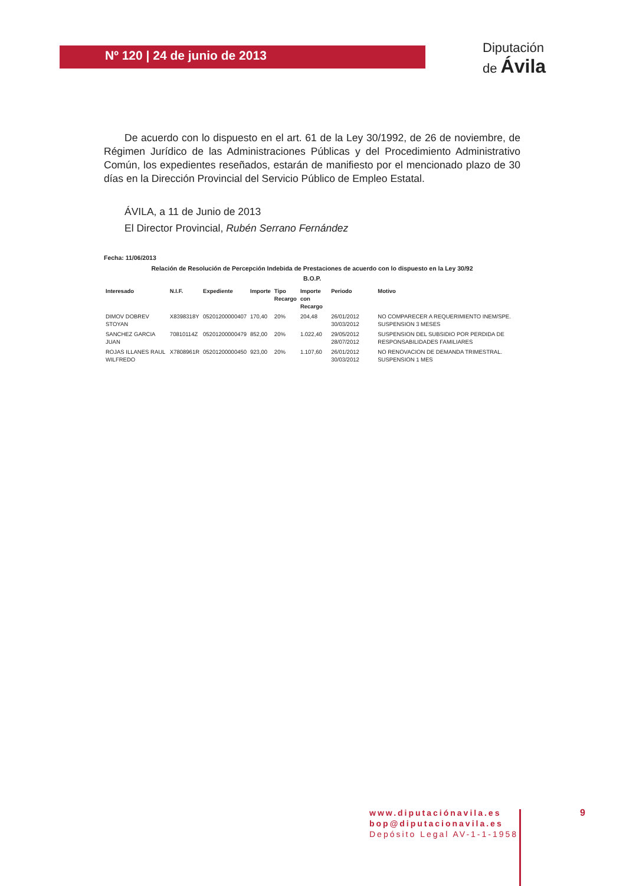Nº 120 | 24 de junio de 2013
Diputación
de Ávila
De acuerdo con lo dispuesto en el art. 61 de la Ley 30/1992, de 26 de noviembre, de Régimen Jurídico de las Administraciones Públicas y del Procedimiento Administrativo Común, los expedientes reseñados, estarán de manifiesto por el mencionado plazo de 30 días en la Dirección Provincial del Servicio Público de Empleo Estatal.
ÁVILA, a 11 de Junio de 2013
El Director Provincial, Rubén Serrano Fernández
Fecha: 11/06/2013
Relación de Resolución de Percepción Indebida de Prestaciones de acuerdo con lo dispuesto en la Ley 30/92
B.O.P.
| Interesado | N.I.F. | Expediente | Importe | Tipo Recargo | Importe con Recargo | Periodo | Motivo |
| --- | --- | --- | --- | --- | --- | --- | --- |
| DIMOV DOBREV STOYAN | X8398318Y | 05201200000407 | 170,40 | 20% | 204,48 | 26/01/2012 30/03/2012 | NO COMPARECER A REQUERIMIENTO INEM/SPE. SUSPENSION 3 MESES |
| SANCHEZ GARCIA JUAN | 70810114Z | 05201200000479 | 852,00 | 20% | 1.022,40 | 29/05/2012 28/07/2012 | SUSPENSION DEL SUBSIDIO POR PERDIDA DE RESPONSABILIDADES FAMILIARES |
| ROJAS ILLANES RAUL WILFREDO | X7808961R | 05201200000450 | 923,00 | 20% | 1.107,60 | 26/01/2012 30/03/2012 | NO RENOVACION DE DEMANDA TRIMESTRAL. SUSPENSION 1 MES |
www.diputaciónavila.es
bop@diputacionavila.es
Depósito Legal AV-1-1-1958
9